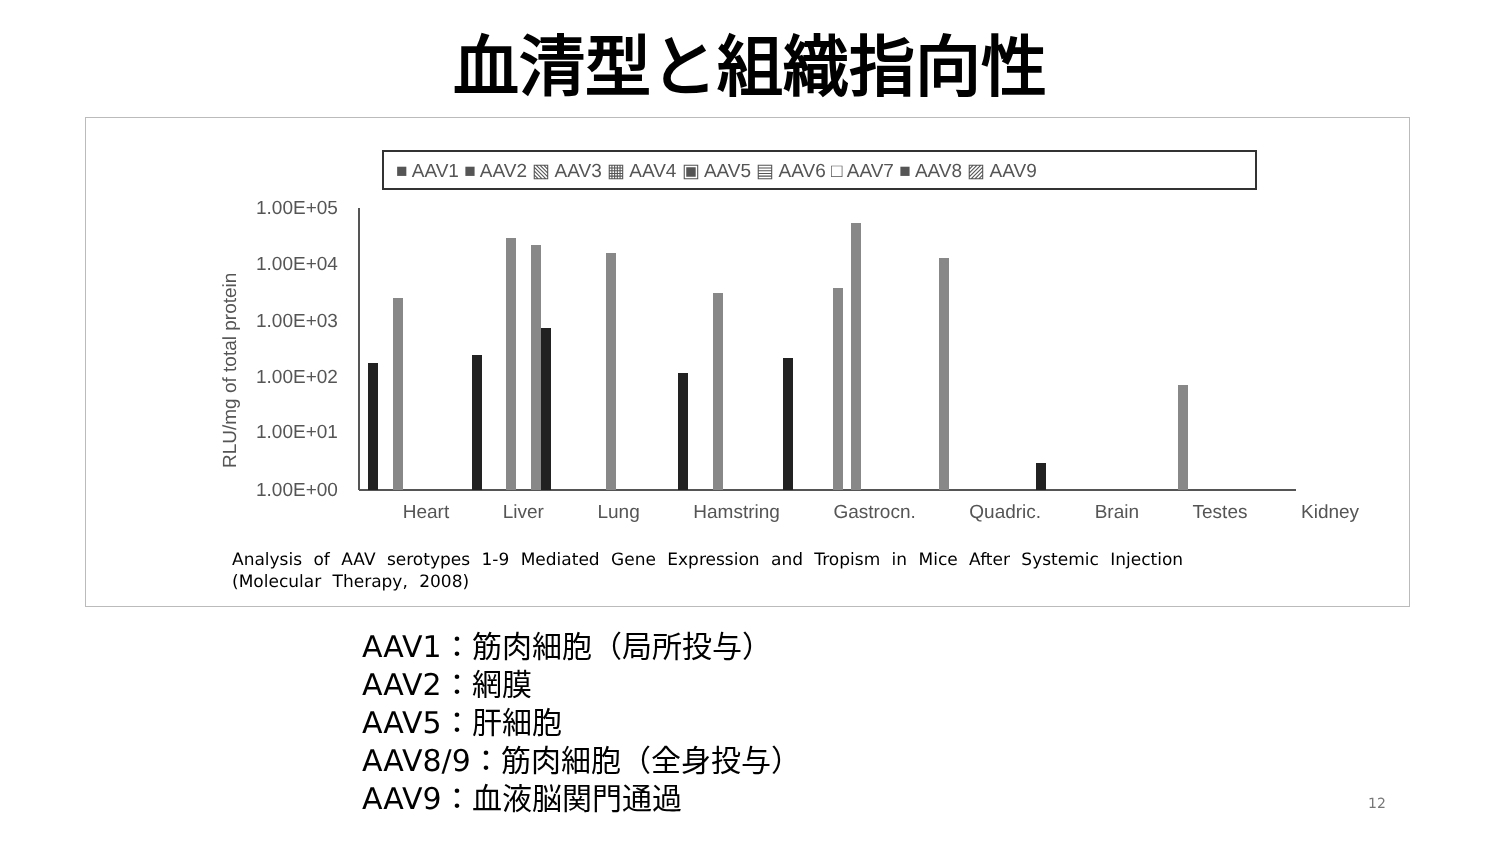血清型と組織指向性
■ AAV1 ■ AAV2 ▧ AAV3 ▦ AAV4 ▣ AAV5 ▤ AAV6 □ AAV7 ■ AAV8 ▨ AAV9
1.00E+05
1.00E+04
1.00E+03
1.00E+02
1.00E+01
1.00E+00
RLU/mg of total protein
Heart Liver Lung Hamstring Gastrocn. Quadric. Brain Testes Kidney
Analysis of AAV serotypes 1-9 Mediated Gene Expression and Tropism in Mice After Systemic Injection (Molecular Therapy, 2008)
AAV1：筋肉細胞（局所投与）
AAV2：網膜
AAV5：肝細胞
AAV8/9：筋肉細胞（全身投与）
AAV9：血液脳関門通過
12